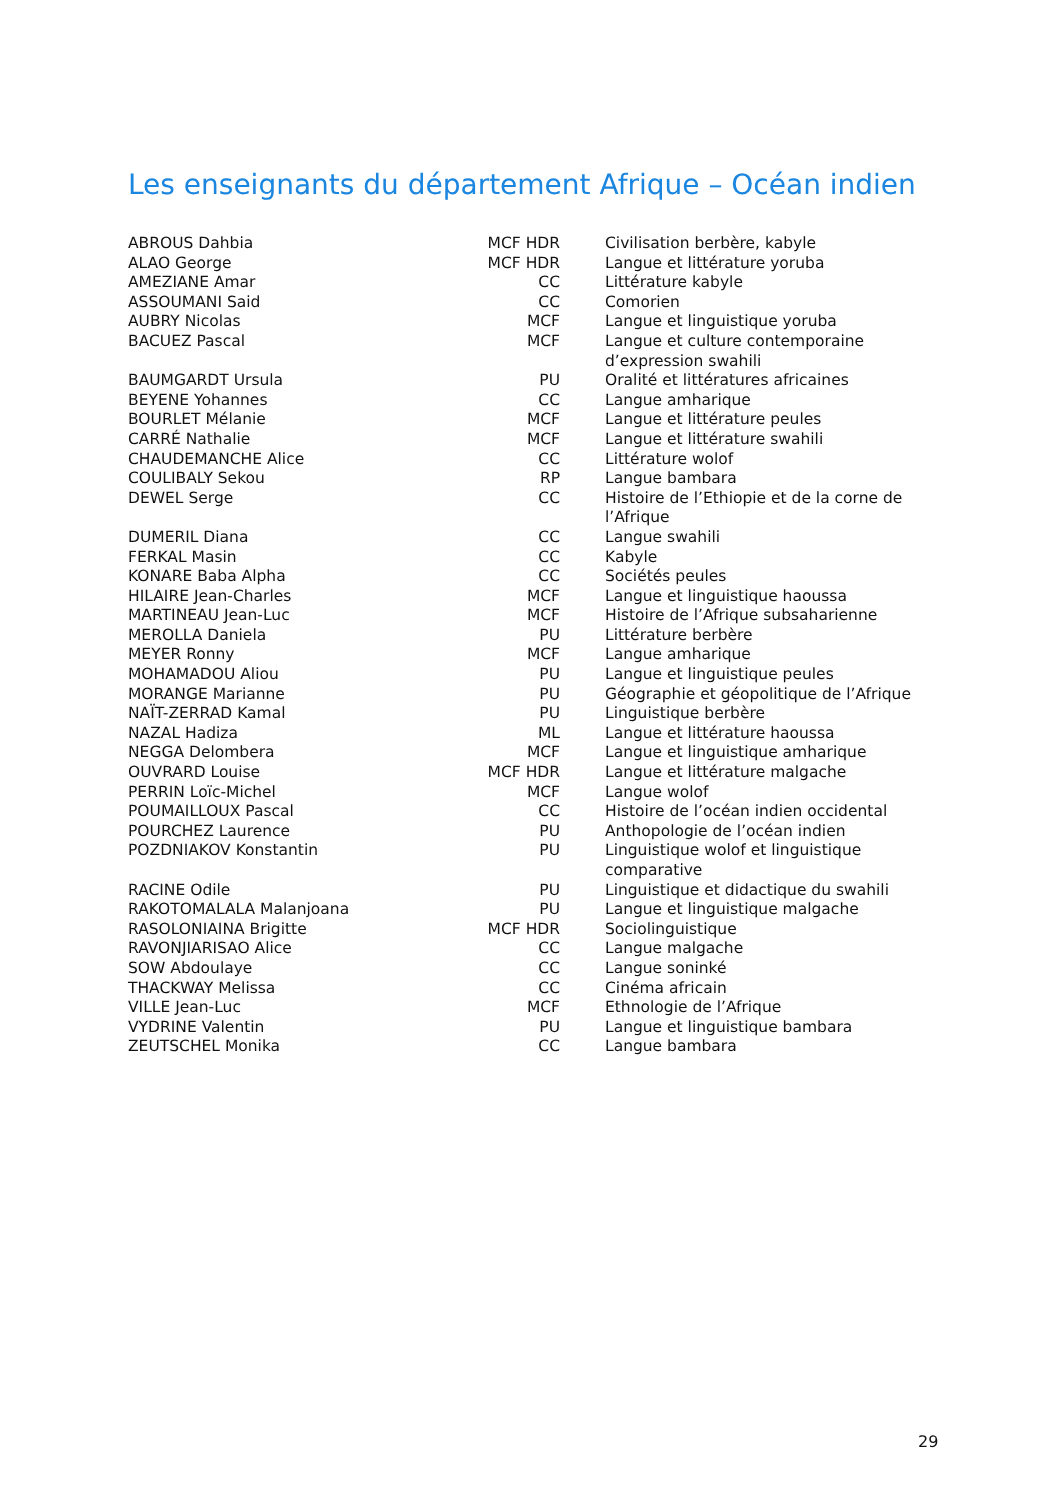Les enseignants du département Afrique – Océan indien
| ABROUS Dahbia | MCF HDR | Civilisation berbère, kabyle |
| ALAO George | MCF HDR | Langue et littérature yoruba |
| AMEZIANE Amar | CC | Littérature kabyle |
| ASSOUMANI Said | CC | Comorien |
| AUBRY Nicolas | MCF | Langue et linguistique yoruba |
| BACUEZ Pascal | MCF | Langue et culture contemporaine d’expression swahili |
| BAUMGARDT Ursula | PU | Oralité et littératures africaines |
| BEYENE Yohannes | CC | Langue amharique |
| BOURLET Mélanie | MCF | Langue et littérature peules |
| CARRÉ Nathalie | MCF | Langue et littérature swahili |
| CHAUDEMANCHE Alice | CC | Littérature wolof |
| COULIBALY Sekou | RP | Langue bambara |
| DEWEL Serge | CC | Histoire de l’Ethiopie et de la corne de l’Afrique |
| DUMERIL Diana | CC | Langue swahili |
| FERKAL Masin | CC | Kabyle |
| KONARE Baba Alpha | CC | Sociétés peules |
| HILAIRE Jean-Charles | MCF | Langue et linguistique haoussa |
| MARTINEAU Jean-Luc | MCF | Histoire de l’Afrique subsaharienne |
| MEROLLA Daniela | PU | Littérature berbère |
| MEYER Ronny | MCF | Langue amharique |
| MOHAMADOU Aliou | PU | Langue et linguistique peules |
| MORANGE Marianne | PU | Géographie et géopolitique de l’Afrique |
| NAÏT-ZERRAD Kamal | PU | Linguistique berbère |
| NAZAL Hadiza | ML | Langue et littérature haoussa |
| NEGGA Delombera | MCF | Langue et linguistique amharique |
| OUVRARD Louise | MCF HDR | Langue et littérature malgache |
| PERRIN Loïc-Michel | MCF | Langue wolof |
| POUMAILLOUX Pascal | CC | Histoire de l’océan indien occidental |
| POURCHEZ Laurence | PU | Anthopologie de l’océan indien |
| POZDNIAKOV Konstantin | PU | Linguistique wolof et linguistique comparative |
| RACINE Odile | PU | Linguistique et didactique du swahili |
| RAKOTOMALALA Malanjoana | PU | Langue et linguistique malgache |
| RASOLONIAINA Brigitte | MCF HDR | Sociolinguistique |
| RAVONJIARISAO Alice | CC | Langue malgache |
| SOW Abdoulaye | CC | Langue soninké |
| THACKWAY Melissa | CC | Cinéma africain |
| VILLE Jean-Luc | MCF | Ethnologie de l’Afrique |
| VYDRINE Valentin | PU | Langue et linguistique bambara |
| ZEUTSCHEL Monika | CC | Langue bambara |
29